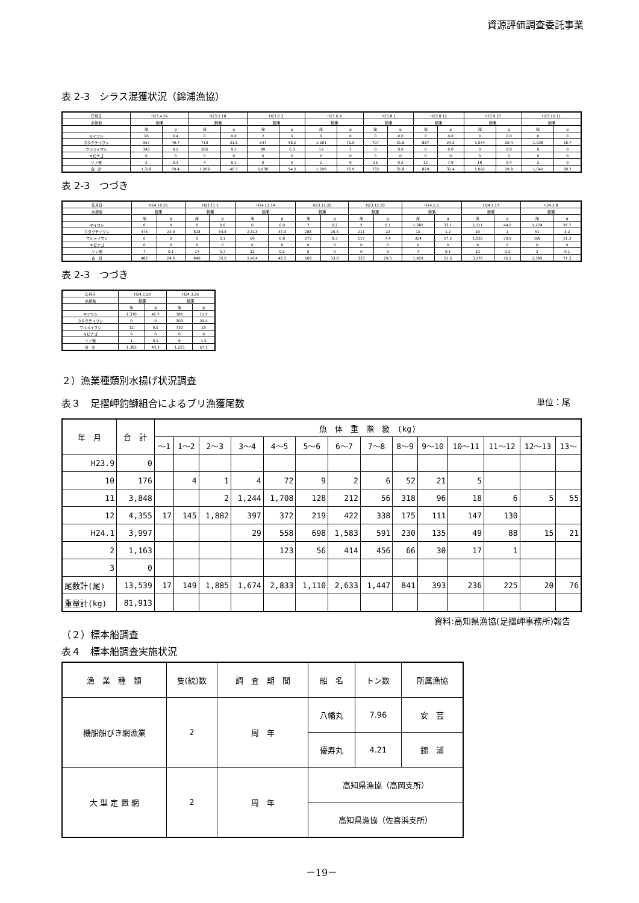資源評価調査委託事業
表 2-3　シラス混獲状況（錦浦漁協）
| 年月日 | H23.4.29 | | H23.5.18 | | H23.6.3 | | H23.6.9 | | H23.8.1 | | H23.8.12 | | H23.9.27 | | H23.10.11 | |
| 水揚地 | 錦浦 | | 錦浦 | | 錦浦 | | 錦浦 | | 錦浦 | | 錦浦 | | 錦浦 | | 錦浦 | |
| | 尾 | g | 尾 | g | 尾 | g | 尾 | g | 尾 | g | 尾 | g | 尾 | g | 尾 | g |
| マイワシ | 16 | 0.4 | 0 | 0.0 | 2 | 0 | 0 | 0 | 0 | 0.0 | 0 | 0.0 | 0 | 0.0 | 0 | 0 |
| カタクチイワシ | 957 | 49.7 | 719 | 31.5 | 947 | 48.2 | 1,281 | 71.9 | 707 | 31.6 | 867 | 24.5 | 1,074 | 29.4 | 1,038 | 28.7 |
| ウルメイワシ | 343 | 9.2 | 286 | 9.1 | 89 | 6.3 | 12 | 1 | 0 | 0.0 | 0 | 0.0 | 0 | 0.0 | 0 | 0 |
| キビナゴ | 0 | 0 | 0 | 0 | 0 | 0 | 0 | 0 | 0 | 0 | 0 | 0 | 0 | 0 | 0 | 0 |
| ソノ他 | 2 | 0.1 | 4 | 0.1 | 0 | 0 | 2 | 0 | 26 | 0.2 | 12 | 7.9 | 18 | 0.4 | 2 | 0 |
| 合 計 | 1,318 | 59.4 | 1,009 | 40.7 | 1,038 | 54.5 | 1,295 | 72.9 | 733 | 31.8 | 879 | 32.4 | 1,092 | 29.8 | 1,040 | 28.7 |
表 2-3　つづき
| 年月日 | H24.10.26 | | H23.11.1 | | H24.11.14 | | H23.11.26 | | H23.12.10 | | H24.1.6 | | H24.1.17 | | H24.2.8 | |
| 水揚地 | 錦浦 | | 錦浦 | | 錦浦 | | 錦浦 | | 錦浦 | | 錦浦 | | 錦浦 | | 錦浦 | |
| | 尾 | g | 尾 | g | 尾 | g | 尾 | g | 尾 | g | 尾 | g | 尾 | g | 尾 | g |
| マイワシ | 0 | 0 | 0 | 0.0 | 0 | 0.0 | 7 | 0.2 | 5 | 0.1 | 1,082 | 33.1 | 2,111 | 44.2 | 1,174 | 56.7 |
| カタクチイワシ | 475 | 23.9 | 818 | 34.8 | 2,313 | 47.3 | 288 | 25.3 | 211 | 22 | 19 | 1.2 | 29 | 1 | 51 | 3.2 |
| ウルメイワシ | 0 | 0 | 5 | 0.1 | 69 | 0.8 | 273 | 8.3 | 117 | 7.4 | 324 | 17.2 | 1,026 | 30.9 | 168 | 11.3 |
| キビナゴ | 0 | 0 | 0 | 0 | 0 | 0 | 0 | 0 | 0 | 0 | 0 | 0 | 0 | 0 | 0 | 0 |
| ソノ他 | 7 | 0.1 | 17 | 0.7 | 32 | 0.2 | 0 | 0 | 0 | 0 | 4 | 0.1 | 10 | 0.1 | 2 | 0.1 |
| 合 計 | 482 | 24.0 | 840 | 35.6 | 2,414 | 48.3 | 568 | 33.8 | 333 | 29.5 | 1,429 | 51.6 | 3,176 | 76.2 | 1,395 | 71.3 |
表 2-3　つづき
| 年月日 | H24.2.20 | | H24.3.26 | |
| 水揚地 | 錦浦 | | 錦浦 | |
| | 尾 | g | 尾 | g |
| マイワシ | 1,370 | 42.7 | 181 | 11.5 |
| カタクチイワシ | 0 | 0 | 303 | 29.4 |
| ウルメイワシ | 12 | 0.5 | 730 | 25 |
| キビナゴ | 0 | 0 | 0 | 0 |
| ソノ他 | 1 | 0.1 | 9 | 1.2 |
| 合 計 | 1,383 | 43.3 | 1,223 | 67.1 |
２）漁業種類別水揚げ状況調査
表３　足摺岬釣鰤組合によるブリ漁獲尾数 単位：尾
| 年 月 | 合 計 | 魚 体 重 階 級 (kg) | | | | | | | | | | | | | |
| | | ～1 | 1～2 | 2～3 | 3～4 | 4～5 | 5～6 | 6～7 | 7～8 | 8～9 | 9～10 | 10～11 | 11～12 | 12～13 | 13～ |
| H23.9 | 0 | | | | | | | | | | | | | | |
| 10 | 176 | | 4 | 1 | 4 | 72 | 9 | 2 | 6 | 52 | 21 | 5 | | | |
| 11 | 3,848 | | | 2 | 1,244 | 1,708 | 128 | 212 | 56 | 318 | 96 | 18 | 6 | 5 | 55 |
| 12 | 4,355 | 17 | 145 | 1,882 | 397 | 372 | 219 | 422 | 338 | 175 | 111 | 147 | 130 | | |
| H24.1 | 3,997 | | | | 29 | 558 | 698 | 1,583 | 591 | 230 | 135 | 49 | 88 | 15 | 21 |
| 2 | 1,163 | | | | | 123 | 56 | 414 | 456 | 66 | 30 | 17 | 1 | | |
| 3 | 0 | | | | | | | | | | | | | | |
| 尾数計(尾) | 13,539 | 17 | 149 | 1,885 | 1,674 | 2,833 | 1,110 | 2,633 | 1,447 | 841 | 393 | 236 | 225 | 20 | 76 |
| 重量計(kg) | 81,913 | | | | | | | | | | | | | | |
資料:高知県漁協(足摺岬事務所)報告
（２）標本船調査
表４　標本船調査実施状況
| 漁 業 種 類 | 隻(統)数 | 調 査 期 間 | 船 名 | トン数 | 所属漁協 |
| 機船船びき網漁業 | 2 | 周 年 | 八幡丸 | 7.96 | 安 芸 |
| | | | 優寿丸 | 4.21 | 錦 浦 |
| 大 型 定 置 網 | 2 | 周 年 | 高知県漁協（高岡支所） | | |
| | | | 高知県漁協（佐喜浜支所） | | |
－19－